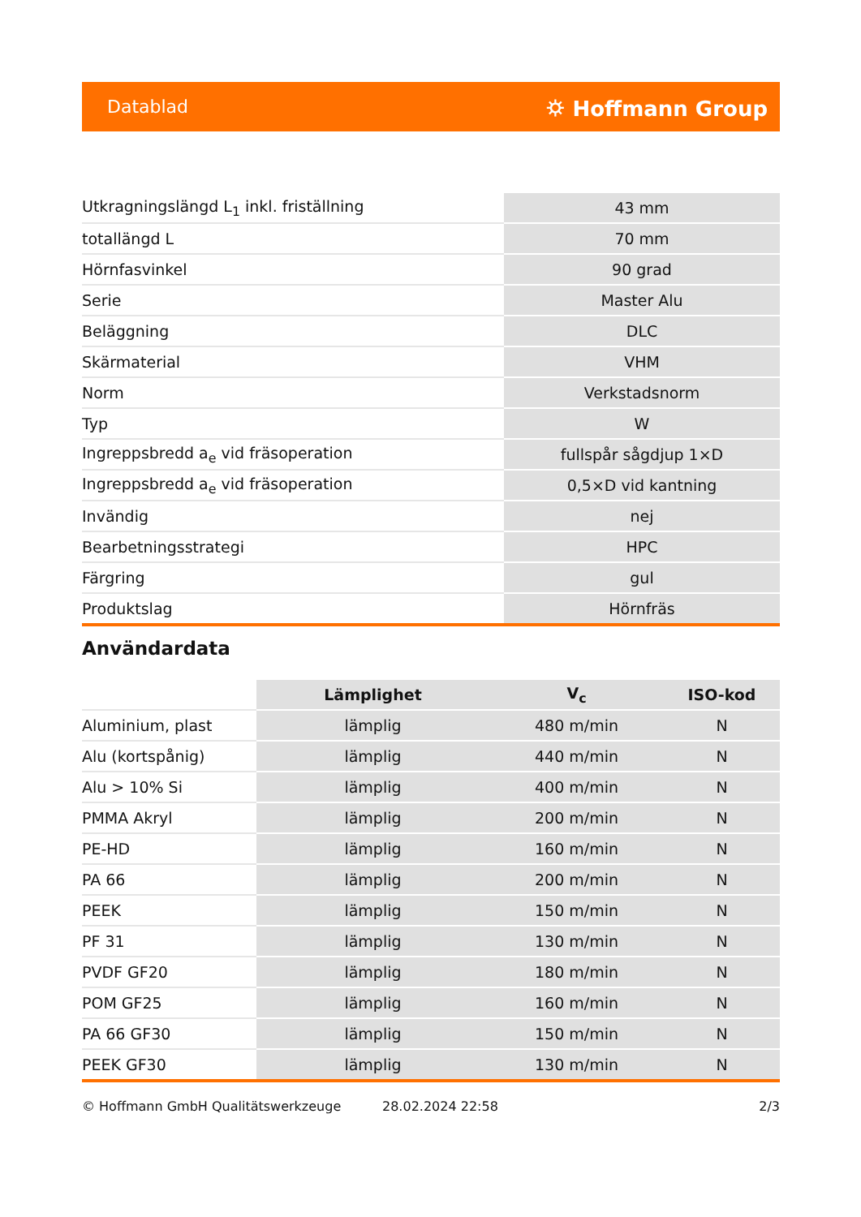Datablad ⛭ Hoffmann Group
| Utkragningslängd L<sub>1</sub> inkl. friställning | 43 mm |
| totallängd L | 70 mm |
| Hörnfasvinkel | 90 grad |
| Serie | Master Alu |
| Beläggning | DLC |
| Skärmaterial | VHM |
| Norm | Verkstadsnorm |
| Typ | W |
| Ingreppsbredd a<sub>e</sub> vid fräsoperation | fullspår sågdjup 1×D |
| Ingreppsbredd a<sub>e</sub> vid fräsoperation | 0,5×D vid kantning |
| Invändig | nej |
| Bearbetningsstrategi | HPC |
| Färgring | gul |
| Produktslag | Hörnfräs |
Användardata
| | Lämplighet | V<sub>c</sub> | ISO-kod |
| --- | --- | --- | --- |
| Aluminium, plast | lämplig | 480 m/min | N |
| Alu (kortspånig) | lämplig | 440 m/min | N |
| Alu > 10% Si | lämplig | 400 m/min | N |
| PMMA Akryl | lämplig | 200 m/min | N |
| PE-HD | lämplig | 160 m/min | N |
| PA 66 | lämplig | 200 m/min | N |
| PEEK | lämplig | 150 m/min | N |
| PF 31 | lämplig | 130 m/min | N |
| PVDF GF20 | lämplig | 180 m/min | N |
| POM GF25 | lämplig | 160 m/min | N |
| PA 66 GF30 | lämplig | 150 m/min | N |
| PEEK GF30 | lämplig | 130 m/min | N |
© Hoffmann GmbH Qualitätswerkzeuge 28.02.2024 22:58 2/3